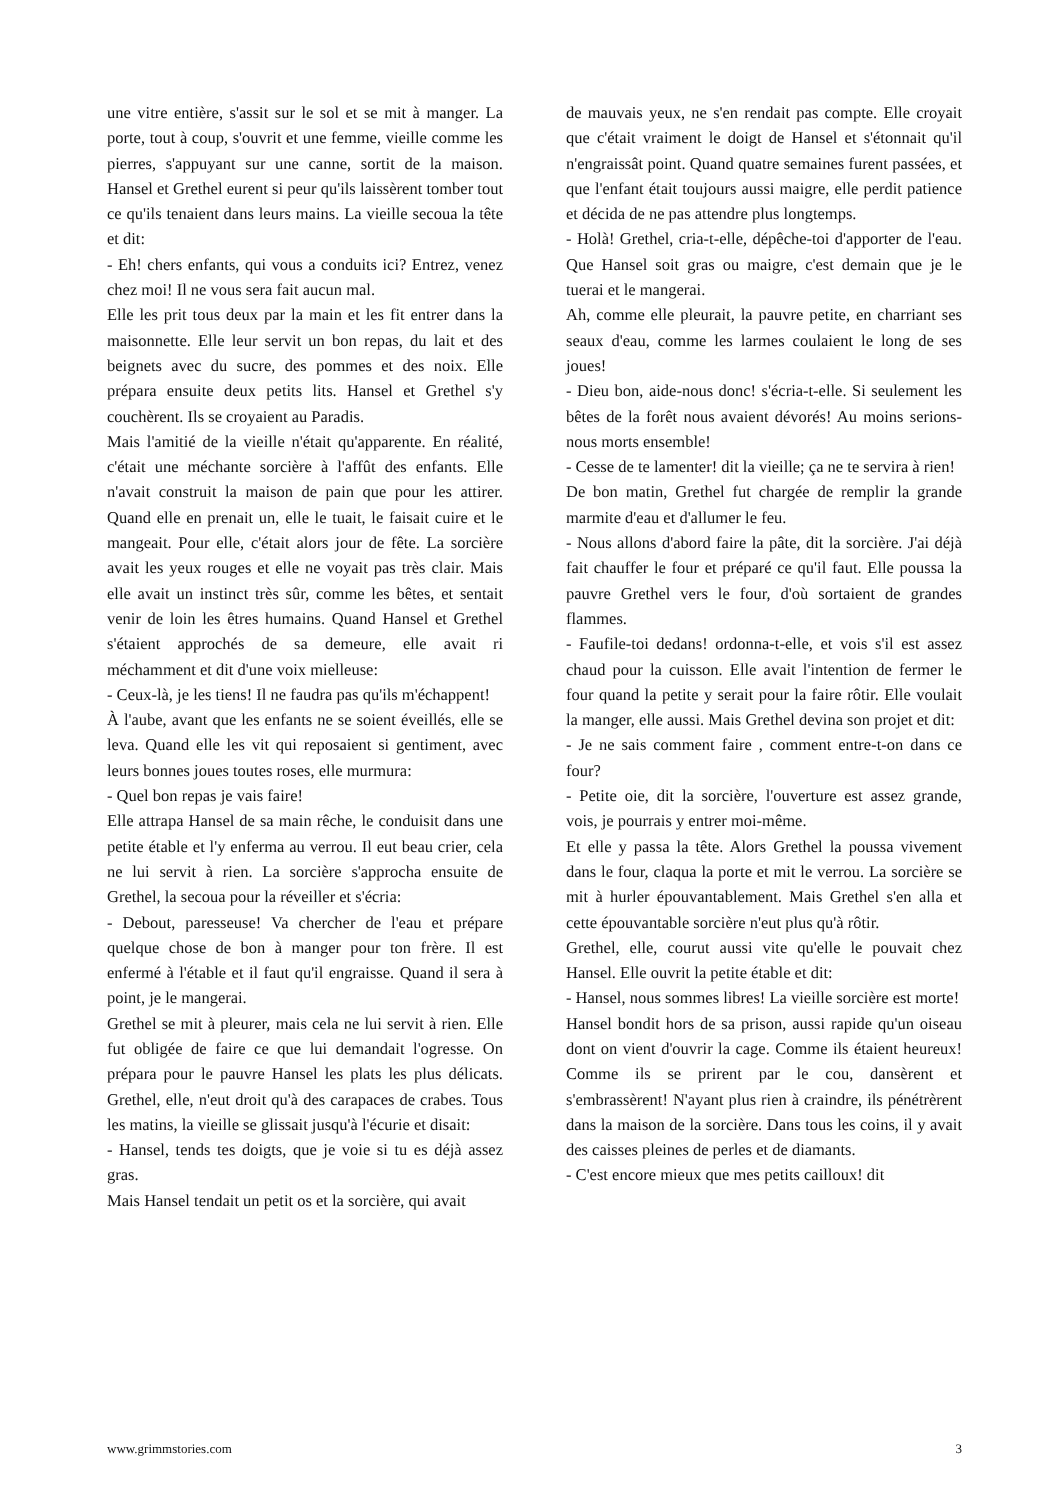une vitre entière, s'assit sur le sol et se mit à manger. La porte, tout à coup, s'ouvrit et une femme, vieille comme les pierres, s'appuyant sur une canne, sortit de la maison. Hansel et Grethel eurent si peur qu'ils laissèrent tomber tout ce qu'ils tenaient dans leurs mains. La vieille secoua la tête et dit:
- Eh! chers enfants, qui vous a conduits ici? Entrez, venez chez moi! Il ne vous sera fait aucun mal.
Elle les prit tous deux par la main et les fit entrer dans la maisonnette. Elle leur servit un bon repas, du lait et des beignets avec du sucre, des pommes et des noix. Elle prépara ensuite deux petits lits. Hansel et Grethel s'y couchèrent. Ils se croyaient au Paradis.
Mais l'amitié de la vieille n'était qu'apparente. En réalité, c'était une méchante sorcière à l'affût des enfants. Elle n'avait construit la maison de pain que pour les attirer. Quand elle en prenait un, elle le tuait, le faisait cuire et le mangeait. Pour elle, c'était alors jour de fête. La sorcière avait les yeux rouges et elle ne voyait pas très clair. Mais elle avait un instinct très sûr, comme les bêtes, et sentait venir de loin les êtres humains. Quand Hansel et Grethel s'étaient approchés de sa demeure, elle avait ri méchamment et dit d'une voix mielleuse:
- Ceux-là, je les tiens! Il ne faudra pas qu'ils m'échappent!
À l'aube, avant que les enfants ne se soient éveillés, elle se leva. Quand elle les vit qui reposaient si gentiment, avec leurs bonnes joues toutes roses, elle murmura:
- Quel bon repas je vais faire!
Elle attrapa Hansel de sa main rêche, le conduisit dans une petite étable et l'y enferma au verrou. Il eut beau crier, cela ne lui servit à rien. La sorcière s'approcha ensuite de Grethel, la secoua pour la réveiller et s'écria:
- Debout, paresseuse! Va chercher de l'eau et prépare quelque chose de bon à manger pour ton frère. Il est enfermé à l'étable et il faut qu'il engraisse. Quand il sera à point, je le mangerai.
Grethel se mit à pleurer, mais cela ne lui servit à rien. Elle fut obligée de faire ce que lui demandait l'ogresse. On prépara pour le pauvre Hansel les plats les plus délicats. Grethel, elle, n'eut droit qu'à des carapaces de crabes. Tous les matins, la vieille se glissait jusqu'à l'écurie et disait:
- Hansel, tends tes doigts, que je voie si tu es déjà assez gras.
Mais Hansel tendait un petit os et la sorcière, qui avait
de mauvais yeux, ne s'en rendait pas compte. Elle croyait que c'était vraiment le doigt de Hansel et s'étonnait qu'il n'engraissât point. Quand quatre semaines furent passées, et que l'enfant était toujours aussi maigre, elle perdit patience et décida de ne pas attendre plus longtemps.
- Holà! Grethel, cria-t-elle, dépêche-toi d'apporter de l'eau. Que Hansel soit gras ou maigre, c'est demain que je le tuerai et le mangerai.
Ah, comme elle pleurait, la pauvre petite, en charriant ses seaux d'eau, comme les larmes coulaient le long de ses joues!
- Dieu bon, aide-nous donc! s'écria-t-elle. Si seulement les bêtes de la forêt nous avaient dévorés! Au moins serions-nous morts ensemble!
- Cesse de te lamenter! dit la vieille; ça ne te servira à rien!
De bon matin, Grethel fut chargée de remplir la grande marmite d'eau et d'allumer le feu.
- Nous allons d'abord faire la pâte, dit la sorcière. J'ai déjà fait chauffer le four et préparé ce qu'il faut. Elle poussa la pauvre Grethel vers le four, d'où sortaient de grandes flammes.
- Faufile-toi dedans! ordonna-t-elle, et vois s'il est assez chaud pour la cuisson. Elle avait l'intention de fermer le four quand la petite y serait pour la faire rôtir. Elle voulait la manger, elle aussi. Mais Grethel devina son projet et dit:
- Je ne sais comment faire , comment entre-t-on dans ce four?
- Petite oie, dit la sorcière, l'ouverture est assez grande, vois, je pourrais y entrer moi-même.
Et elle y passa la tête. Alors Grethel la poussa vivement dans le four, claqua la porte et mit le verrou. La sorcière se mit à hurler épouvantablement. Mais Grethel s'en alla et cette épouvantable sorcière n'eut plus qu'à rôtir.
Grethel, elle, courut aussi vite qu'elle le pouvait chez Hansel. Elle ouvrit la petite étable et dit:
- Hansel, nous sommes libres! La vieille sorcière est morte!
Hansel bondit hors de sa prison, aussi rapide qu'un oiseau dont on vient d'ouvrir la cage. Comme ils étaient heureux! Comme ils se prirent par le cou, dansèrent et s'embrassèrent! N'ayant plus rien à craindre, ils pénétrèrent dans la maison de la sorcière. Dans tous les coins, il y avait des caisses pleines de perles et de diamants.
- C'est encore mieux que mes petits cailloux! dit
www.grimmstories.com 3